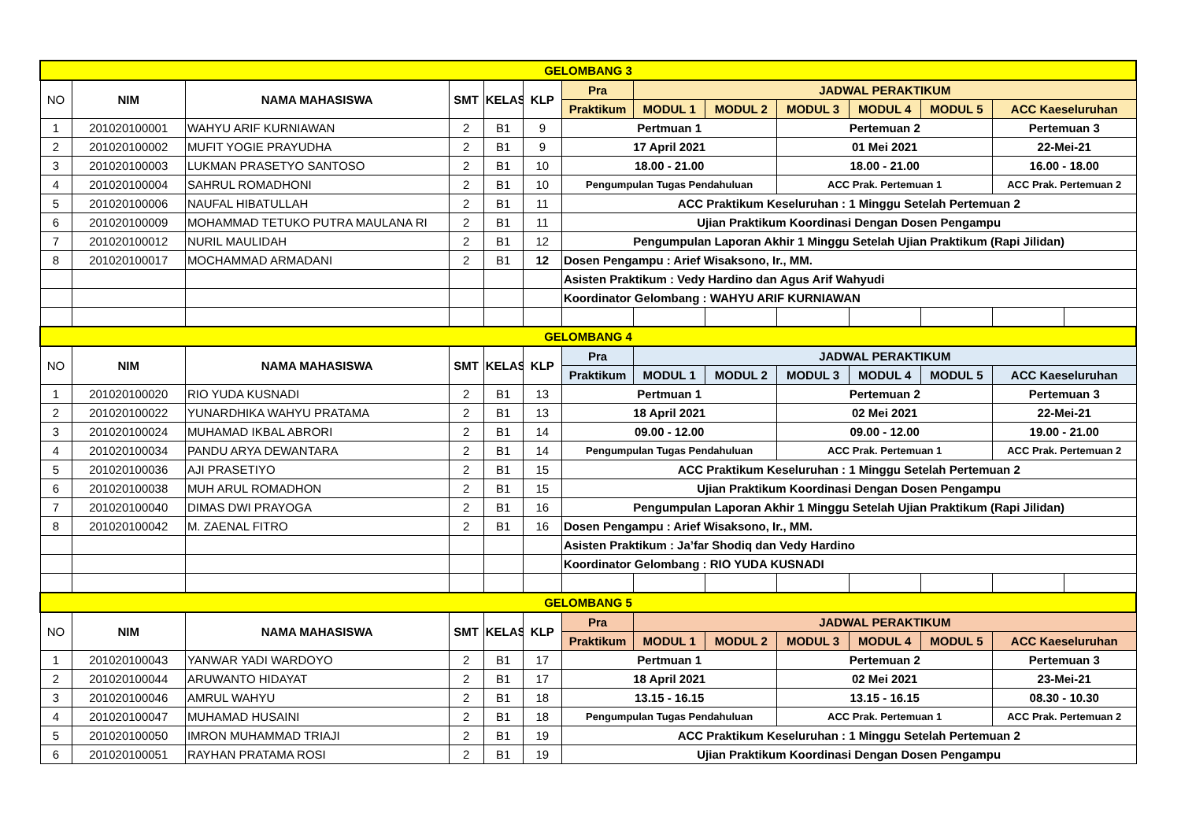| GELOMBANG 3 | | | | | | | | | | | | | |
| NO | NIM | NAMA MAHASISWA | SMT | KELAS | KLP | Pra | JADWAL PERAKTIKUM | | | | | | |
| | | | | | | Praktikum | MODUL 1 | MODUL 2 | MODUL 3 | MODUL 4 | MODUL 5 | ACC Kaeseluruhan | |
| 1 | 201020100001 | WAHYU ARIF KURNIAWAN | 2 | B1 | 9 | Pertmuan 1 | | | Pertemuan 2 | | | Pertemuan 3 | |
| 2 | 201020100002 | MUFIT YOGIE PRAYUDHA | 2 | B1 | 9 | 17 April 2021 | | | 01 Mei 2021 | | | 22-Mei-21 | |
| 3 | 201020100003 | LUKMAN PRASETYO SANTOSO | 2 | B1 | 10 | 18.00 - 21.00 | | | 18.00 - 21.00 | | | 16.00 - 18.00 | |
| 4 | 201020100004 | SAHRUL ROMADHONI | 2 | B1 | 10 | Pengumpulan Tugas Pendahuluan | | | ACC Prak. Pertemuan 1 | | | ACC Prak. Pertemuan 2 | |
| 5 | 201020100006 | NAUFAL HIBATULLAH | 2 | B1 | 11 | ACC Praktikum Keseluruhan : 1 Minggu Setelah Pertemuan 2 | | | | | | | |
| 6 | 201020100009 | MOHAMMAD TETUKO PUTRA MAULANA RI | 2 | B1 | 11 | Ujian Praktikum Koordinasi Dengan Dosen Pengampu | | | | | | | |
| 7 | 201020100012 | NURIL MAULIDAH | 2 | B1 | 12 | Pengumpulan Laporan Akhir 1 Minggu Setelah Ujian Praktikum (Rapi Jilidan) | | | | | | | |
| 8 | 201020100017 | MOCHAMMAD ARMADANI | 2 | B1 | 12 | Dosen Pengampu : Arief Wisaksono, Ir., MM. | | | | | | | |
| | | | | | | Asisten Praktikum : Vedy Hardino dan Agus Arif Wahyudi | | | | | | | |
| | | | | | | Koordinator Gelombang : WAHYU ARIF KURNIAWAN | | | | | | | |
| GELOMBANG 4 | | | | | | | | | | | | | |
| NO | NIM | NAMA MAHASISWA | SMT | KELAS | KLP | Pra | JADWAL PERAKTIKUM | | | | | | |
| | | | | | | Praktikum | MODUL 1 | MODUL 2 | MODUL 3 | MODUL 4 | MODUL 5 | ACC Kaeseluruhan | |
| 1 | 201020100020 | RIO YUDA KUSNADI | 2 | B1 | 13 | Pertmuan 1 | | | Pertemuan 2 | | | Pertemuan 3 | |
| 2 | 201020100022 | YUNARDHIKA WAHYU PRATAMA | 2 | B1 | 13 | 18 April 2021 | | | 02 Mei 2021 | | | 22-Mei-21 | |
| 3 | 201020100024 | MUHAMAD IKBAL ABRORI | 2 | B1 | 14 | 09.00 - 12.00 | | | 09.00 - 12.00 | | | 19.00 - 21.00 | |
| 4 | 201020100034 | PANDU ARYA DEWANTARA | 2 | B1 | 14 | Pengumpulan Tugas Pendahuluan | | | ACC Prak. Pertemuan 1 | | | ACC Prak. Pertemuan 2 | |
| 5 | 201020100036 | AJI PRASETIYO | 2 | B1 | 15 | ACC Praktikum Keseluruhan : 1 Minggu Setelah Pertemuan 2 | | | | | | | |
| 6 | 201020100038 | MUH ARUL ROMADHON | 2 | B1 | 15 | Ujian Praktikum Koordinasi Dengan Dosen Pengampu | | | | | | | |
| 7 | 201020100040 | DIMAS DWI PRAYOGA | 2 | B1 | 16 | Pengumpulan Laporan Akhir 1 Minggu Setelah Ujian Praktikum (Rapi Jilidan) | | | | | | | |
| 8 | 201020100042 | M. ZAENAL FITRO | 2 | B1 | 16 | Dosen Pengampu : Arief Wisaksono, Ir., MM. | | | | | | | |
| | | | | | | Asisten Praktikum : Ja’far Shodiq dan Vedy Hardino | | | | | | | |
| | | | | | | Koordinator Gelombang : RIO YUDA KUSNADI | | | | | | | |
| GELOMBANG 5 | | | | | | | | | | | | | |
| NO | NIM | NAMA MAHASISWA | SMT | KELAS | KLP | Pra | JADWAL PERAKTIKUM | | | | | | |
| | | | | | | Praktikum | MODUL 1 | MODUL 2 | MODUL 3 | MODUL 4 | MODUL 5 | ACC Kaeseluruhan | |
| 1 | 201020100043 | YANWAR YADI WARDOYO | 2 | B1 | 17 | Pertmuan 1 | | | Pertemuan 2 | | | Pertemuan 3 | |
| 2 | 201020100044 | ARUWANTO HIDAYAT | 2 | B1 | 17 | 18 April 2021 | | | 02 Mei 2021 | | | 23-Mei-21 | |
| 3 | 201020100046 | AMRUL WAHYU | 2 | B1 | 18 | 13.15 - 16.15 | | | 13.15 - 16.15 | | | 08.30 - 10.30 | |
| 4 | 201020100047 | MUHAMAD HUSAINI | 2 | B1 | 18 | Pengumpulan Tugas Pendahuluan | | | ACC Prak. Pertemuan 1 | | | ACC Prak. Pertemuan 2 | |
| 5 | 201020100050 | IMRON MUHAMMAD TRIAJI | 2 | B1 | 19 | ACC Praktikum Keseluruhan : 1 Minggu Setelah Pertemuan 2 | | | | | | | |
| 6 | 201020100051 | RAYHAN PRATAMA ROSI | 2 | B1 | 19 | Ujian Praktikum Koordinasi Dengan Dosen Pengampu | | | | | | | |